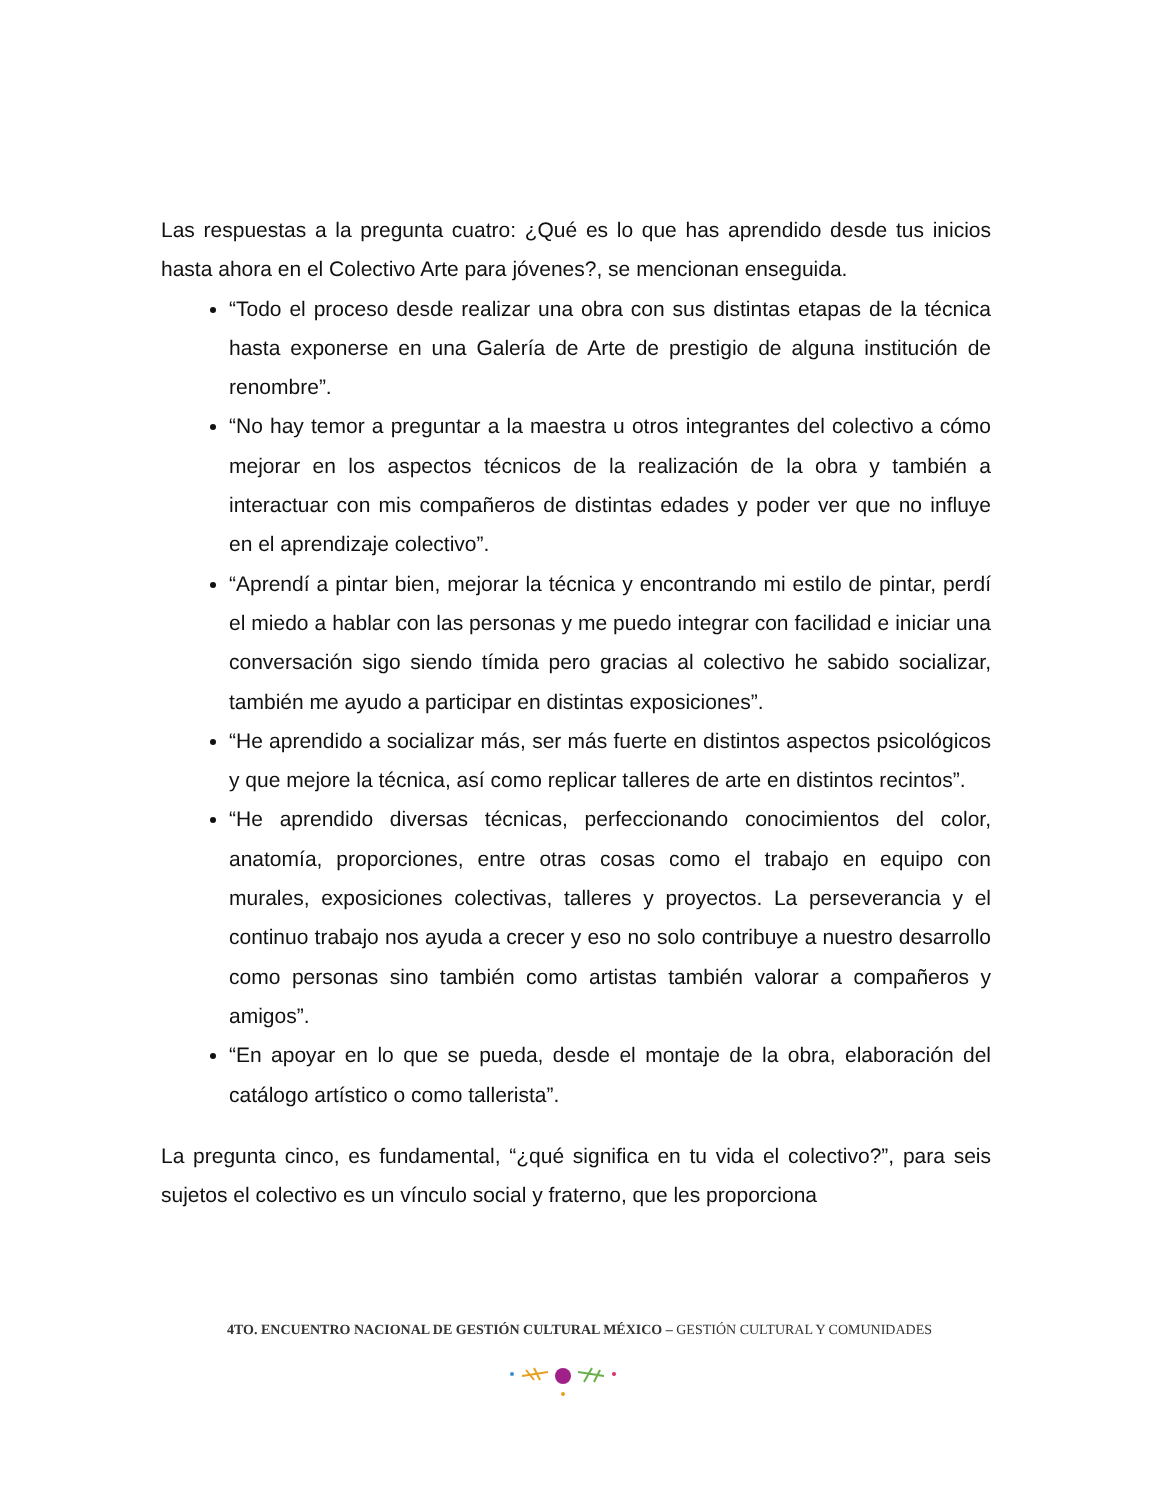Las respuestas a la pregunta cuatro: ¿Qué es lo que has aprendido desde tus inicios hasta ahora en el Colectivo Arte para jóvenes?, se mencionan enseguida.
“Todo el proceso desde realizar una obra con sus distintas etapas de la técnica hasta exponerse en una Galería de Arte de prestigio de alguna institución de renombre”.
“No hay temor a preguntar a la maestra u otros integrantes del colectivo a cómo mejorar en los aspectos técnicos de la realización de la obra y también a interactuar con mis compañeros de distintas edades y poder ver que no influye en el aprendizaje colectivo”.
“Aprendí a pintar bien, mejorar la técnica y encontrando mi estilo de pintar, perdí el miedo a hablar con las personas y me puedo integrar con facilidad e iniciar una conversación sigo siendo tímida pero gracias al colectivo he sabido socializar, también me ayudo a participar en distintas exposiciones”.
“He aprendido a socializar más, ser más fuerte en distintos aspectos psicológicos y que mejore la técnica, así como replicar talleres de arte en distintos recintos”.
“He aprendido diversas técnicas, perfeccionando conocimientos del color, anatomía, proporciones, entre otras cosas como el trabajo en equipo con murales, exposiciones colectivas, talleres y proyectos. La perseverancia y el continuo trabajo nos ayuda a crecer y eso no solo contribuye a nuestro desarrollo como personas sino también como artistas también valorar a compañeros y amigos”.
“En apoyar en lo que se pueda, desde el montaje de la obra, elaboración del catálogo artístico o como tallerista”.
La pregunta cinco, es fundamental, “¿qué significa en tu vida el colectivo?”, para seis sujetos el colectivo es un vínculo social y fraterno, que les proporciona
4TO. ENCUENTRO NACIONAL DE GESTIÓN CULTURAL MÉXICO – GESTIÓN CULTURAL Y COMUNIDADES